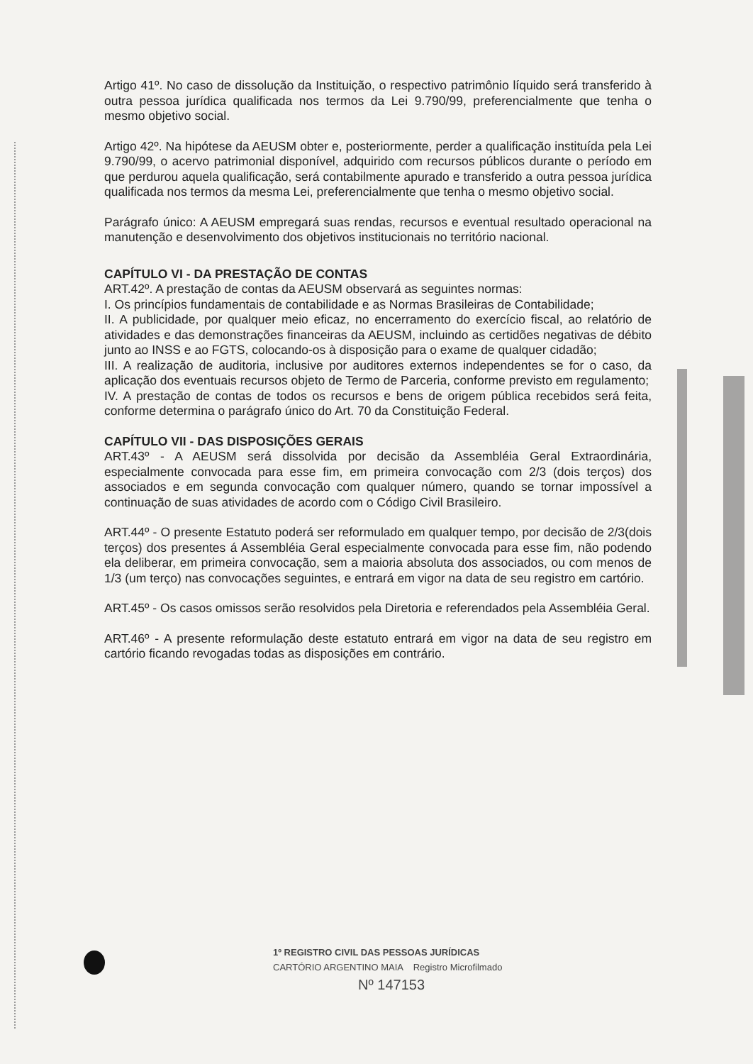Artigo 41º. No caso de dissolução da Instituição, o respectivo patrimônio líquido será transferido à outra pessoa jurídica qualificada nos termos da Lei 9.790/99, preferencialmente que tenha o mesmo objetivo social.
Artigo 42º. Na hipótese da AEUSM obter e, posteriormente, perder a qualificação instituída pela Lei 9.790/99, o acervo patrimonial disponível, adquirido com recursos públicos durante o período em que perdurou aquela qualificação, será contabilmente apurado e transferido a outra pessoa jurídica qualificada nos termos da mesma Lei, preferencialmente que tenha o mesmo objetivo social.
Parágrafo único: A AEUSM empregará suas rendas, recursos e eventual resultado operacional na manutenção e desenvolvimento dos objetivos institucionais no território nacional.
CAPÍTULO VI - DA PRESTAÇÃO DE CONTAS
ART.42º. A prestação de contas da AEUSM observará as seguintes normas:
I. Os princípios fundamentais de contabilidade e as Normas Brasileiras de Contabilidade;
II. A publicidade, por qualquer meio eficaz, no encerramento do exercício fiscal, ao relatório de atividades e das demonstrações financeiras da AEUSM, incluindo as certidões negativas de débito junto ao INSS e ao FGTS, colocando-os à disposição para o exame de qualquer cidadão;
III. A realização de auditoria, inclusive por auditores externos independentes se for o caso, da aplicação dos eventuais recursos objeto de Termo de Parceria, conforme previsto em regulamento;
IV. A prestação de contas de todos os recursos e bens de origem pública recebidos será feita, conforme determina o parágrafo único do Art. 70 da Constituição Federal.
CAPÍTULO VII - DAS DISPOSIÇÕES GERAIS
ART.43º - A AEUSM será dissolvida por decisão da Assembléia Geral Extraordinária, especialmente convocada para esse fim, em primeira convocação com 2/3 (dois terços) dos associados e em segunda convocação com qualquer número, quando se tornar impossível a continuação de suas atividades de acordo com o Código Civil Brasileiro.
ART.44º - O presente Estatuto poderá ser reformulado em qualquer tempo, por decisão de 2/3(dois terços) dos presentes á Assembléia Geral especialmente convocada para esse fim, não podendo ela deliberar, em primeira convocação, sem a maioria absoluta dos associados, ou com menos de 1/3 (um terço) nas convocações seguintes, e entrará em vigor na data de seu registro em cartório.
ART.45º - Os casos omissos serão resolvidos pela Diretoria e referendados pela Assembléia Geral.
ART.46º - A presente reformulação deste estatuto entrará em vigor na data de seu registro em cartório ficando revogadas todas as disposições em contrário.
1º REGISTRO CIVIL DAS PESSOAS JURÍDICAS
CARTÓRIO ARGENTINO MAIA Registro Microfilmado
Nº 147153